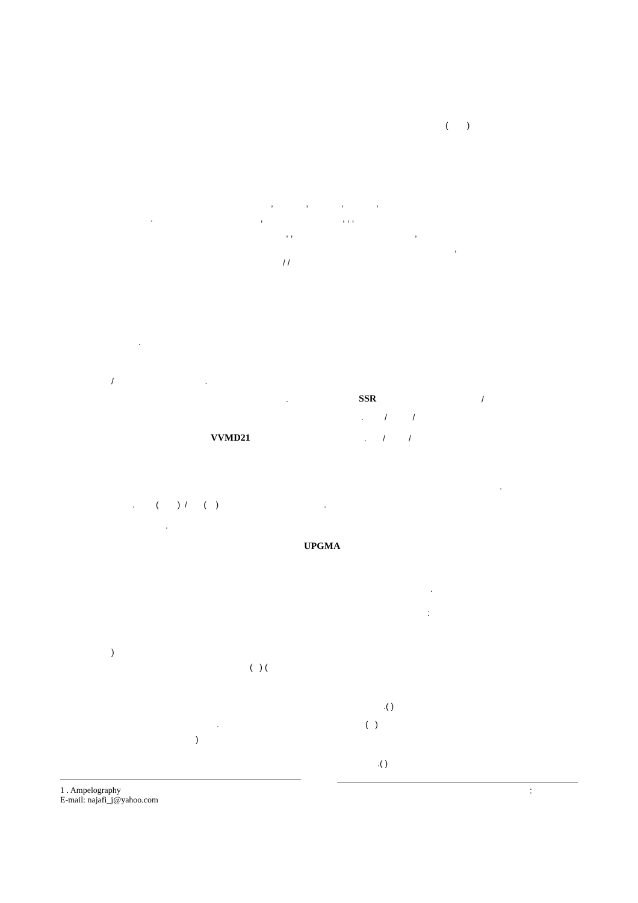( )
, , , ,
. , , , ,
, , ,
,
/ /
.
/ .
.
SSR
/
. / /
VVMD21
. / /
.
. ( ) / ( ) .
.
UPGMA
.
:
)
( ) (
.( )
.
( )
)
.( )
1 . Ampelography
E-mail: najafi_j@yahoo.com
: